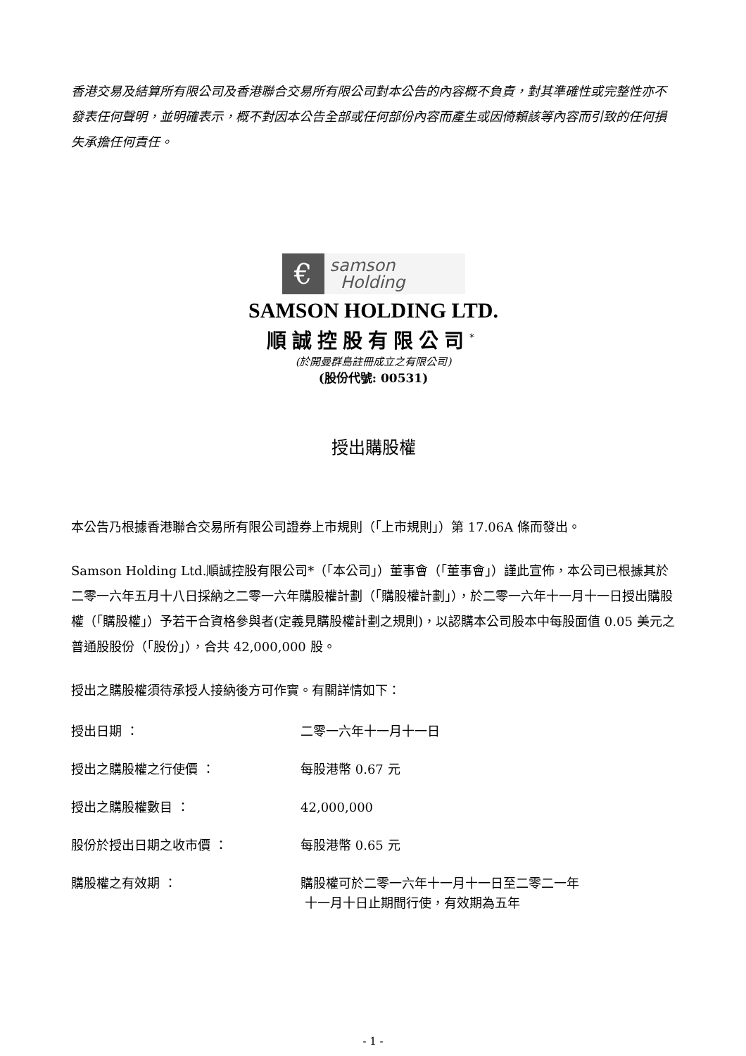香港交易及結算所有限公司及香港聯合交易所有限公司對本公告的內容概不負責，對其準確性或完整性亦不發表任何聲明，並明確表示，概不對因本公告全部或任何部份內容而產生或因倚賴該等內容而引致的任何損失承擔任何責任。
€
samson
Holding
SAMSON HOLDING LTD.
順誠控股有限公司<sup>*</sup>
(於開曼群島註冊成立之有限公司)
(股份代號: 00531)
授出購股權
本公告乃根據香港聯合交易所有限公司證券上市規則（「上市規則」）第 17.06A 條而發出。
Samson Holding Ltd.順誠控股有限公司*（「本公司」）董事會（「董事會」）謹此宣佈，本公司已根據其於二零一六年五月十八日採納之二零一六年購股權計劃（「購股權計劃」），於二零一六年十一月十一日授出購股權（「購股權」）予若干合資格參與者(定義見購股權計劃之規則)，以認購本公司股本中每股面值 0.05 美元之普通股股份（「股份」），合共 42,000,000 股。
授出之購股權須待承授人接納後方可作實。有關詳情如下：
授出日期 ： 二零一六年十一月十一日
授出之購股權之行使價 ： 每股港幣 0.67 元
授出之購股權數目 ： 42,000,000
股份於授出日期之收市價 ： 每股港幣 0.65 元
購股權之有效期 ： 購股權可於二零一六年十一月十一日至二零二一年
十一月十日止期間行使，有效期為五年
- 1 -